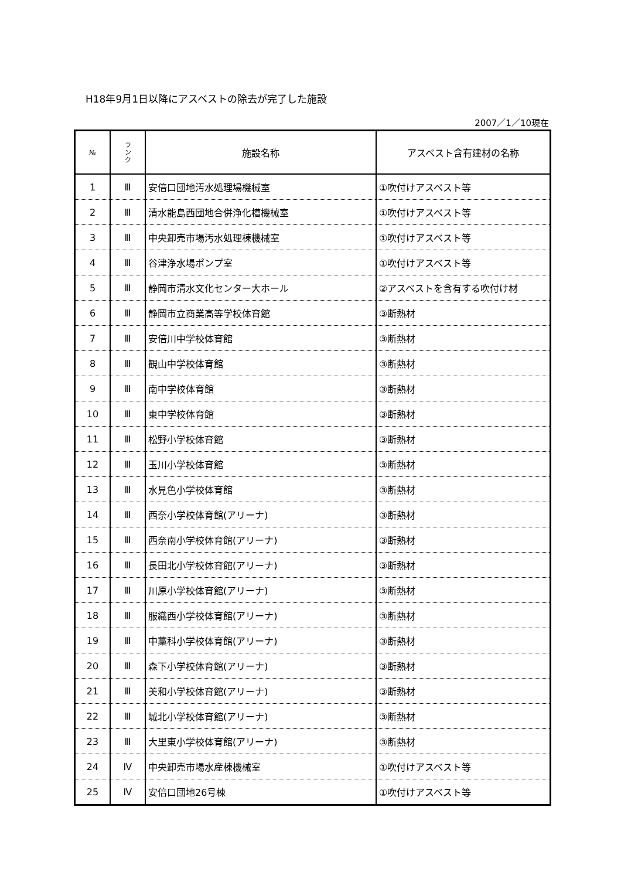H18年9月1日以降にアスベストの除去が完了した施設
2007／1／10現在
| № | ラ ン ク | 施設名称 | アスベスト含有建材の名称 |
| --- | --- | --- | --- |
| 1 | Ⅲ | 安倍口団地汚水処理場機械室 | ①吹付けアスベスト等 |
| 2 | Ⅲ | 清水能島西団地合併浄化槽機械室 | ①吹付けアスベスト等 |
| 3 | Ⅲ | 中央卸売市場汚水処理棟機械室 | ①吹付けアスベスト等 |
| 4 | Ⅲ | 谷津浄水場ポンプ室 | ①吹付けアスベスト等 |
| 5 | Ⅲ | 静岡市清水文化センター大ホール | ②アスベストを含有する吹付け材 |
| 6 | Ⅲ | 静岡市立商業高等学校体育館 | ③断熱材 |
| 7 | Ⅲ | 安倍川中学校体育館 | ③断熱材 |
| 8 | Ⅲ | 観山中学校体育館 | ③断熱材 |
| 9 | Ⅲ | 南中学校体育館 | ③断熱材 |
| 10 | Ⅲ | 東中学校体育館 | ③断熱材 |
| 11 | Ⅲ | 松野小学校体育館 | ③断熱材 |
| 12 | Ⅲ | 玉川小学校体育館 | ③断熱材 |
| 13 | Ⅲ | 水見色小学校体育館 | ③断熱材 |
| 14 | Ⅲ | 西奈小学校体育館(アリーナ) | ③断熱材 |
| 15 | Ⅲ | 西奈南小学校体育館(アリーナ) | ③断熱材 |
| 16 | Ⅲ | 長田北小学校体育館(アリーナ) | ③断熱材 |
| 17 | Ⅲ | 川原小学校体育館(アリーナ) | ③断熱材 |
| 18 | Ⅲ | 服織西小学校体育館(アリーナ) | ③断熱材 |
| 19 | Ⅲ | 中藁科小学校体育館(アリーナ) | ③断熱材 |
| 20 | Ⅲ | 森下小学校体育館(アリーナ) | ③断熱材 |
| 21 | Ⅲ | 美和小学校体育館(アリーナ) | ③断熱材 |
| 22 | Ⅲ | 城北小学校体育館(アリーナ) | ③断熱材 |
| 23 | Ⅲ | 大里東小学校体育館(アリーナ) | ③断熱材 |
| 24 | Ⅳ | 中央卸売市場水産棟機械室 | ①吹付けアスベスト等 |
| 25 | Ⅳ | 安倍口団地26号棟 | ①吹付けアスベスト等 |